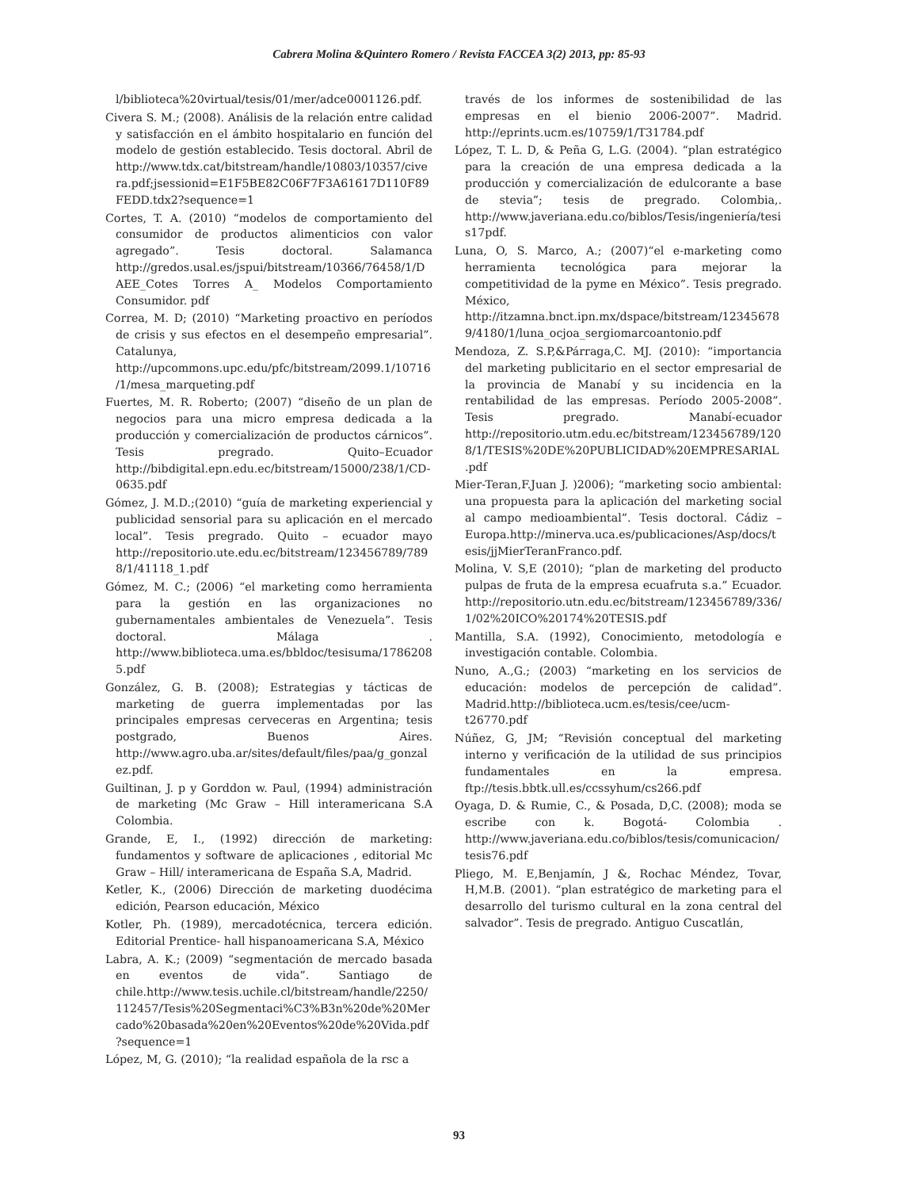Cabrera Molina &Quintero Romero / Revista FACCEA 3(2) 2013, pp: 85-93
l/biblioteca%20virtual/tesis/01/mer/adce0001126.pdf.
Civera S. M.; (2008). Análisis de la relación entre calidad y satisfacción en el ámbito hospitalario en función del modelo de gestión establecido. Tesis doctoral. Abril de http://www.tdx.cat/bitstream/handle/10803/10357/civera.pdf;jsessionid=E1F5BE82C06F7F3A61617D110F89FEDD.tdx2?sequence=1
Cortes, T. A. (2010) “modelos de comportamiento del consumidor de productos alimenticios con valor agregado”. Tesis doctoral. Salamanca http://gredos.usal.es/jspui/bitstream/10366/76458/1/DAEE_Cotes Torres A_ Modelos Comportamiento Consumidor. pdf
Correa, M. D; (2010) “Marketing proactivo en períodos de crisis y sus efectos en el desempeño empresarial”. Catalunya, http://upcommons.upc.edu/pfc/bitstream/2099.1/10716/1/mesa_marqueting.pdf
Fuertes, M. R. Roberto; (2007) “diseño de un plan de negocios para una micro empresa dedicada a la producción y comercialización de productos cárnicos”. Tesis pregrado. Quito–Ecuador http://bibdigital.epn.edu.ec/bitstream/15000/238/1/CD-0635.pdf
Gómez, J. M.D.;(2010) “guía de marketing experiencial y publicidad sensorial para su aplicación en el mercado local”. Tesis pregrado. Quito – ecuador mayo http://repositorio.ute.edu.ec/bitstream/123456789/7898/1/41118_1.pdf
Gómez, M. C.; (2006) “el marketing como herramienta para la gestión en las organizaciones no gubernamentales ambientales de Venezuela”. Tesis doctoral. Málaga . http://www.biblioteca.uma.es/bbldoc/tesisuma/17862085.pdf
González, G. B. (2008); Estrategias y tácticas de marketing de guerra implementadas por las principales empresas cerveceras en Argentina; tesis postgrado, Buenos Aires. http://www.agro.uba.ar/sites/default/files/paa/g_gonzalez.pdf.
Guiltinan, J. p y Gorddon w. Paul, (1994) administración de marketing (Mc Graw – Hill interamericana S.A Colombia.
Grande, E, I., (1992) dirección de marketing: fundamentos y software de aplicaciones , editorial Mc Graw – Hill/ interamericana de España S.A, Madrid.
Ketler, K., (2006) Dirección de marketing duodécima edición, Pearson educación, México
Kotler, Ph. (1989), mercadotécnica, tercera edición. Editorial Prentice- hall hispanoamericana S.A, México
Labra, A. K.; (2009) “segmentación de mercado basada en eventos de vida”. Santiago de chile.http://www.tesis.uchile.cl/bitstream/handle/2250/112457/Tesis%20Segmentaci%C3%B3n%20de%20Mercado%20basada%20en%20Eventos%20de%20Vida.pdf?sequence=1
López, M, G. (2010); “la realidad española de la rsc a
través de los informes de sostenibilidad de las empresas en el bienio 2006-2007”. Madrid. http://eprints.ucm.es/10759/1/T31784.pdf
López, T. L. D, & Peña G, L.G. (2004). “plan estratégico para la creación de una empresa dedicada a la producción y comercialización de edulcorante a base de stevia”; tesis de pregrado. Colombia,. http://www.javeriana.edu.co/biblos/Tesis/ingeniería/tesis17pdf.
Luna, O, S. Marco, A.; (2007)“el e-marketing como herramienta tecnológica para mejorar la competitividad de la pyme en México”. Tesis pregrado. México, http://itzamna.bnct.ipn.mx/dspace/bitstream/123456789/4180/1/luna_ocjoa_sergiomarcoantonio.pdf
Mendoza, Z. S.P,&Párraga,C. MJ. (2010): “importancia del marketing publicitario en el sector empresarial de la provincia de Manabí y su incidencia en la rentabilidad de las empresas. Período 2005-2008”. Tesis pregrado. Manabí-ecuador http://repositorio.utm.edu.ec/bitstream/123456789/1208/1/TESIS%20DE%20PUBLICIDAD%20EMPRESARIAL.pdf
Mier-Teran,F.Juan J. )2006); “marketing socio ambiental: una propuesta para la aplicación del marketing social al campo medioambiental”. Tesis doctoral. Cádiz – Europa.http://minerva.uca.es/publicaciones/Asp/docs/tesis/jjMierTeranFranco.pdf.
Molina, V. S,E (2010); “plan de marketing del producto pulpas de fruta de la empresa ecuafruta s.a.” Ecuador. http://repositorio.utn.edu.ec/bitstream/123456789/336/1/02%20ICO%20174%20TESIS.pdf
Mantilla, S.A. (1992), Conocimiento, metodología e investigación contable. Colombia.
Nuno, A.,G.; (2003) “marketing en los servicios de educación: modelos de percepción de calidad”. Madrid.http://biblioteca.ucm.es/tesis/cee/ucm-t26770.pdf
Núñez, G, JM; “Revisión conceptual del marketing interno y verificación de la utilidad de sus principios fundamentales en la empresa. ftp://tesis.bbtk.ull.es/ccssyhum/cs266.pdf
Oyaga, D. & Rumie, C., & Posada, D,C. (2008); moda se escribe con k. Bogotá- Colombia . http://www.javeriana.edu.co/biblos/tesis/comunicacion/tesis76.pdf
Pliego, M. E,Benjamín, J &, Rochac Méndez, Tovar, H,M.B. (2001). “plan estratégico de marketing para el desarrollo del turismo cultural en la zona central del salvador”. Tesis de pregrado. Antiguo Cuscatlán,
93